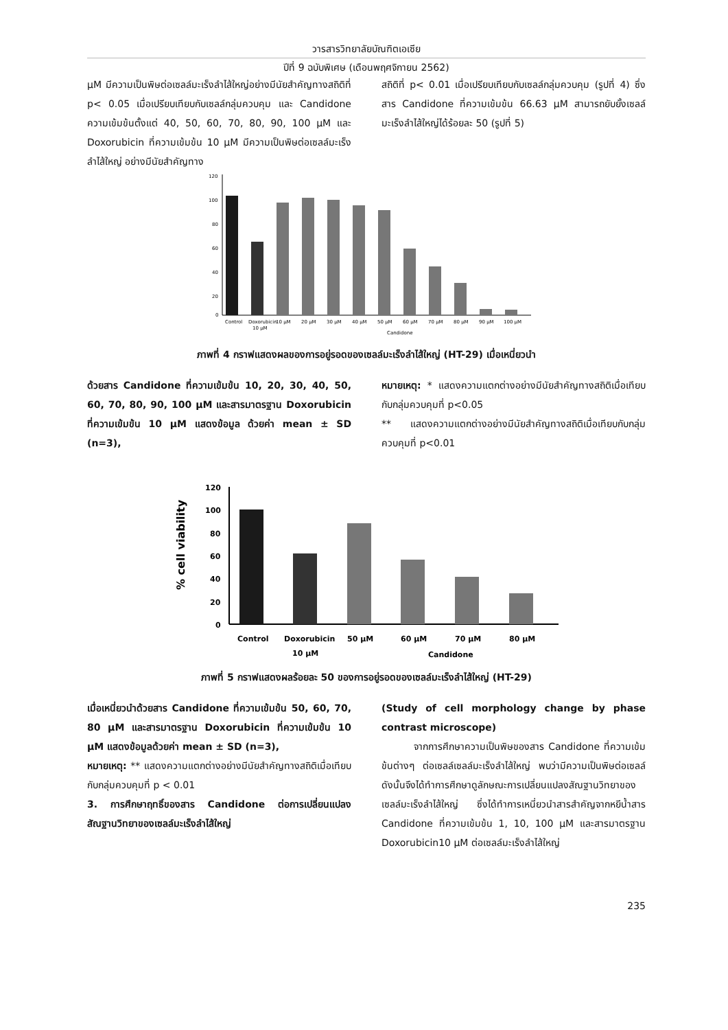วารสารวิทยาลัยบัณฑิตเอเซีย
ปีที่ 9 ฉบับพิเศษ (เดือนพฤศจิกายน 2562)
μM มีความเป็นพิษต่อเซลล์มะเร็งลำไส้ใหญ่อย่างมีนัยสำคัญทางสถิติที่ p< 0.05 เมื่อเปรียบเทียบกับเซลล์กลุ่มควบคุม และ Candidone ความเข้มข้นตั้งแต่ 40, 50, 60, 70, 80, 90, 100 μM และ Doxorubicin ที่ความเข้มข้น 10 μM มีความเป็นพิษต่อเซลล์มะเร็งลำไส้ใหญ่ อย่างมีนัยสำคัญทาง
สถิติที่ p< 0.01 เมื่อเปรียบเทียบกับเซลล์กลุ่มควบคุม (รูปที่ 4) ซึ่งสาร Candidone ที่ความเข้มข้น 66.63 μM สามารถยับยั้งเซลล์มะเร็งลำไส้ใหญ่ได้ร้อยละ 50 (รูปที่ 5)
120
100
80
60
40
20
0
Control
Doxorubicin
10 μM
20 μM
30 μM
40 μM
50 μM
60 μM
70 μM
80 μM
90 μM
100 μM
10 μM
Candidone
ภาพที่ 4 กราฟแสดงผลของการอยู่รอดของเซลล์มะเร็งลำไส้ใหญ่ (HT-29) เมื่อเหนี่ยวนำ
ด้วยสาร Candidone ที่ความเข้มข้น 10, 20, 30, 40, 50, 60, 70, 80, 90, 100 μM และสารมาตรฐาน Doxorubicin ที่ความเข้มข้น 10 μM แสดงข้อมูล ด้วยค่า mean ± SD (n=3),
หมายเหตุ: * แสดงความแตกต่างอย่างมีนัยสำคัญทางสถิติเมื่อเทียบกับกลุ่มควบคุมที่ p<0.05
** แสดงความแตกต่างอย่างมีนัยสำคัญทางสถิติเมื่อเทียบกับกลุ่มควบคุมที่ p<0.01
120
100
80
60
40
20
0
% cell viability
Control
Doxorubicin
50 μM
60 μM
70 μM
80 μM
10 μM
Candidone
ภาพที่ 5 กราฟแสดงผลร้อยละ 50 ของการอยู่รอดของเซลล์มะเร็งลำไส้ใหญ่ (HT-29)
เมื่อเหนี่ยวนำด้วยสาร Candidone ที่ความเข้มข้น 50, 60, 70, 80 μM และสารมาตรฐาน Doxorubicin ที่ความเข้มข้น 10 μM แสดงข้อมูลด้วยค่า mean ± SD (n=3),
หมายเหตุ: ** แสดงความแตกต่างอย่างมีนัยสำคัญทางสถิติเมื่อเทียบกับกลุ่มควบคุมที่ p < 0.01
3. การศึกษาฤทธิ์ของสาร Candidone ต่อการเปลี่ยนแปลงสัณฐานวิทยาของเซลล์มะเร็งลำไส้ใหญ่
(Study of cell morphology change by phase contrast microscope)
จากการศึกษาความเป็นพิษของสาร Candidone ที่ความเข้มข้นต่างๆ ต่อเซลล์เซลล์มะเร็งลำไส้ใหญ่ พบว่ามีความเป็นพิษต่อเซลล์ ดังนั้นจึงได้ทำการศึกษาดูลักษณะการเปลี่ยนแปลงสัณฐานวิทยาของเซลล์มะเร็งลำไส้ใหญ่ ซึ่งได้ทำการเหนี่ยวนำสารสำคัญจากหยีน้ำสาร Candidone ที่ความเข้มข้น 1, 10, 100 μM และสารมาตรฐาน Doxorubicin10 μM ต่อเซลล์มะเร็งลำไส้ใหญ่
235